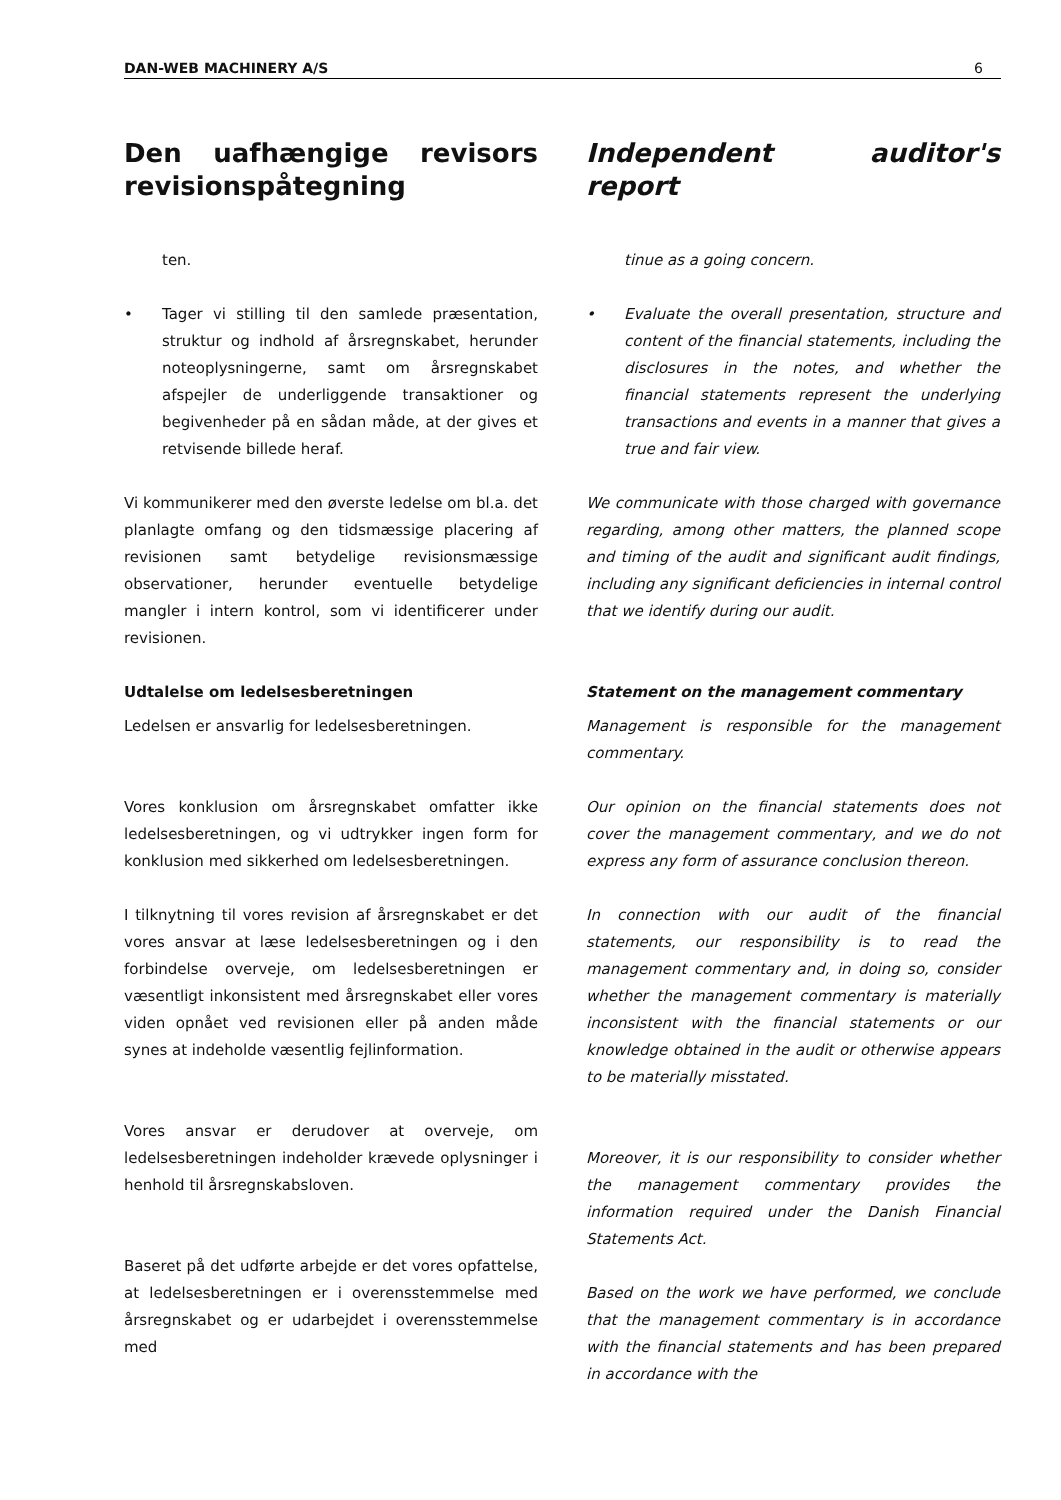DAN-WEB MACHINERY A/S 6
Den uafhængige revisors revisionspåtegning
ten.
• Tager vi stilling til den samlede præsentation, struktur og indhold af årsregnskabet, herunder noteoplysningerne, samt om årsregnskabet afspejler de underliggende transaktioner og begivenheder på en sådan måde, at der gives et retvisende billede heraf.
Vi kommunikerer med den øverste ledelse om bl.a. det planlagte omfang og den tidsmæssige placering af revisionen samt betydelige revisionsmæssige observationer, herunder eventuelle betydelige mangler i intern kontrol, som vi identificerer under revisionen.
Udtalelse om ledelsesberetningen
Ledelsen er ansvarlig for ledelsesberetningen.
Vores konklusion om årsregnskabet omfatter ikke ledelsesberetningen, og vi udtrykker ingen form for konklusion med sikkerhed om ledelsesberetningen.
I tilknytning til vores revision af årsregnskabet er det vores ansvar at læse ledelsesberetningen og i den forbindelse overveje, om ledelsesberetningen er væsentligt inkonsistent med årsregnskabet eller vores viden opnået ved revisionen eller på anden måde synes at indeholde væsentlig fejlinformation.
Vores ansvar er derudover at overveje, om ledelsesberetningen indeholder krævede oplysninger i henhold til årsregnskabsloven.
Baseret på det udførte arbejde er det vores opfattelse, at ledelsesberetningen er i overensstemmelse med årsregnskabet og er udarbejdet i overensstemmelse med
Independent auditor's report
tinue as a going concern.
• Evaluate the overall presentation, structure and content of the financial statements, including the disclosures in the notes, and whether the financial statements represent the underlying transactions and events in a manner that gives a true and fair view.
We communicate with those charged with governance regarding, among other matters, the planned scope and timing of the audit and significant audit findings, including any significant deficiencies in internal control that we identify during our audit.
Statement on the management commentary
Management is responsible for the management commentary.
Our opinion on the financial statements does not cover the management commentary, and we do not express any form of assurance conclusion thereon.
In connection with our audit of the financial statements, our responsibility is to read the management commentary and, in doing so, consider whether the management commentary is materially inconsistent with the financial statements or our knowledge obtained in the audit or otherwise appears to be materially misstated.
Moreover, it is our responsibility to consider whether the management commentary provides the information required under the Danish Financial Statements Act.
Based on the work we have performed, we conclude that the management commentary is in accordance with the financial statements and has been prepared in accordance with the